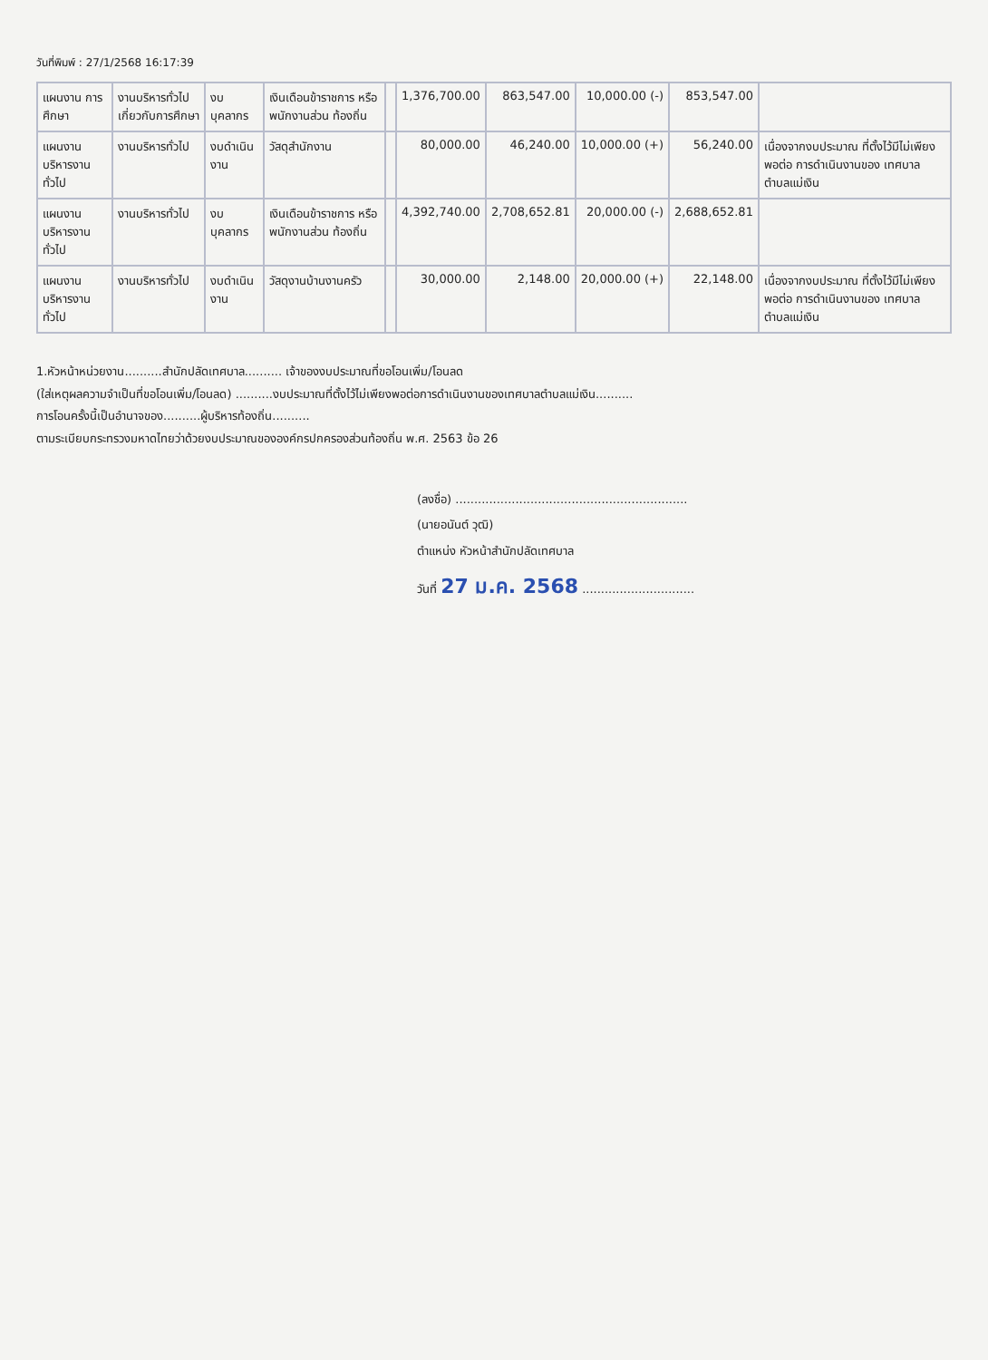วันที่พิมพ์ : 27/1/2568 16:17:39
| แผนงาน การศึกษา | งานบริหารทั่วไป เกี่ยวกับการศึกษา | งบบุคลากร | เงินเดือนข้าราชการ หรือพนักงานส่วน ท้องถิ่น | | 1,376,700.00 | 863,547.00 | 10,000.00 (-) | 853,547.00 | |
| แผนงาน บริหารงานทั่วไป | งานบริหารทั่วไป | งบดำเนินงาน | วัสดุสำนักงาน | | 80,000.00 | 46,240.00 | 10,000.00 (+) | 56,240.00 | เนื่องจากงบประมาณ ที่ตั้งไว้มีไม่เพียงพอต่อ การดำเนินงานของ เทศบาลตำบลแม่เงิน |
| แผนงาน บริหารงานทั่วไป | งานบริหารทั่วไป | งบบุคลากร | เงินเดือนข้าราชการ หรือพนักงานส่วน ท้องถิ่น | | 4,392,740.00 | 2,708,652.81 | 20,000.00 (-) | 2,688,652.81 | |
| แผนงาน บริหารงานทั่วไป | งานบริหารทั่วไป | งบดำเนินงาน | วัสดุงานบ้านงานครัว | | 30,000.00 | 2,148.00 | 20,000.00 (+) | 22,148.00 | เนื่องจากงบประมาณ ที่ตั้งไว้มีไม่เพียงพอต่อ การดำเนินงานของ เทศบาลตำบลแม่เงิน |
1.หัวหน้าหน่วยงาน..........สำนักปลัดเทศบาล.......... เจ้าของงบประมาณที่ขอโอนเพิ่ม/โอนลด
(ใส่เหตุผลความจำเป็นที่ขอโอนเพิ่ม/โอนลด) ..........งบประมาณที่ตั้งไว้ไม่เพียงพอต่อการดำเนินงานของเทศบาลตำบลแม่เงิน..........
การโอนครั้งนี้เป็นอำนาจของ..........ผู้บริหารท้องถิ่น..........
ตามระเบียบกระทรวงมหาดไทยว่าด้วยงบประมาณขององค์กรปกครองส่วนท้องถิ่น พ.ศ. 2563 ข้อ 26
(ลงชื่อ) ..............................................................
(นายอนันต์ วุฒิ)
ตำแหน่ง หัวหน้าสำนักปลัดเทศบาล
วันที่ 27 ม.ค. 2568 ..............................